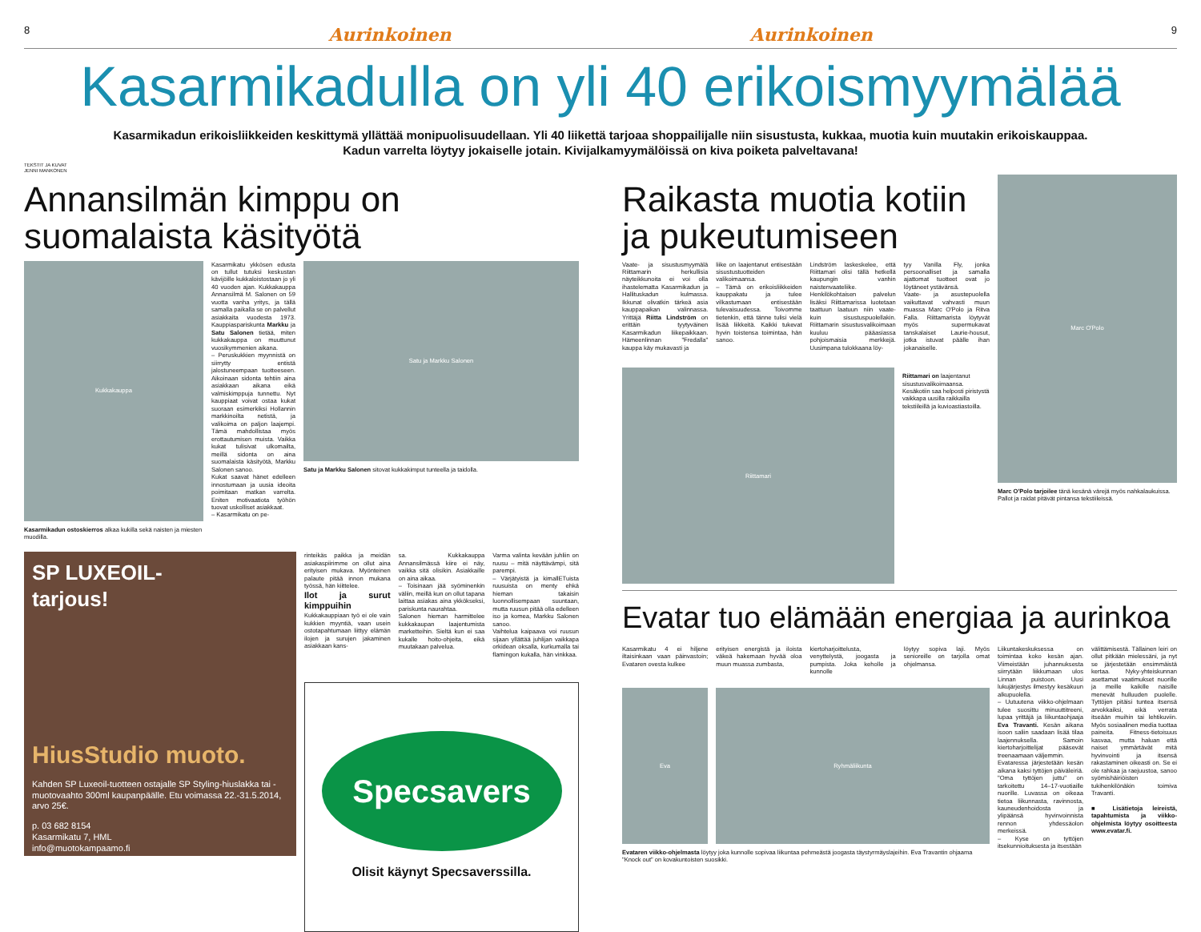8 Aurinkoinen Aurinkoinen 9
Kasarmikadulla on yli 40 erikoismyymälää
Kasarmikadun erikoisliikkeiden keskittymä yllättää monipuolisuudellaan. Yli 40 liikettä tarjoaa shoppailijalle niin sisustusta, kukkaa, muotia kuin muutakin erikoiskauppaa.
Kadun varrelta löytyy jokaiselle jotain. Kivijalkamyymälöissä on kiva poiketa palveltavana!
TEKSTIT JA KUVAT
JENNI MANKONEN
Annansilmän kimppu on suomalaista käsityötä
Kukkakauppa
Kasarmikadun ostoskierros alkaa kukilla sekä naisten ja miesten muodilla.
Kasarmikatu ykkösen edusta on tullut tutuksi keskustan kävijöille kukkaloistostaan jo yli 40 vuoden ajan. Kukkakauppa Annansilmä M. Salonen on 59 vuotta vanha yritys, ja tällä samalla paikalla se on palvellut asiakkaita vuodesta 1973. Kauppiaspariskunta Markku ja Satu Salonen tietää, miten kukkakauppa on muuttunut vuosikymmenien aikana.
– Peruskukkien myynnistä on siirrytty entistä jalostuneempaan tuotteeseen. Aikoinaan sidonta tehtiin aina asiakkaan aikana eikä valmiskimppuja tunnettu. Nyt kauppiaat voivat ostaa kukat suoraan esimerkiksi Hollannin markkinoilta netistä, ja valikoima on paljon laajempi. Tämä mahdollistaa myös erottautumisen muista. Vaikka kukat tulisivat ulkomailta, meillä sidonta on aina suomalaista käsityötä, Markku Salonen sanoo.
Kukat saavat hänet edelleen innostumaan ja uusia ideoita poimitaan matkan varrelta. Eniten motivaatiota työhön tuovat uskolliset asiakkaat.
– Kasarmikatu on pe-
Satu ja Markku Salonen
Satu ja Markku Salonen sitovat kukkakimput tunteella ja taidolla.
SP LUXEOIL-
tarjous!
HiusStudio muoto.
Kahden SP Luxeoil-tuotteen ostajalle SP Styling-hiuslakka tai -muotovaahto 300ml kaupanpäälle. Etu voimassa 22.-31.5.2014, arvo 25€.
p. 03 682 8154
Kasarmikatu 7, HML
info@muotokampaamo.fi
rinteikäs paikka ja meidän asiakaspiirimme on ollut aina erityisen mukava. Myönteinen palaute pitää innon mukana työssä, hän kiittelee.
Ilot ja surut kimppuihin
Kukkakauppiaan työ ei ole vain kukkien myyntiä, vaan usein ostotapahtumaan liittyy elämän ilojen ja surujen jakaminen asiakkaan kans-
sa. Kukkakauppa Annansilmässä kiire ei näy, vaikka sitä olisikin. Asiakkaille on aina aikaa.
– Toisinaan jää syöminenkin väliin, meillä kun on ollut tapana laittaa asiakas aina ykkökseksi, pariskunta naurahtaa.
Salonen hieman harmittelee kukkakaupan laajentumista marketteihin. Sieltä kun ei saa kukalle hoito-ohjeita, eikä muutakaan palvelua.
Varma valinta kevään juhliin on ruusu – mitä näyttävämpi, sitä parempi.
– Värjätyistä ja kimallETuista ruusuista on menty ehkä hieman takaisin luonnollisempaan suuntaan, mutta ruusun pitää olla edelleen iso ja komea, Markku Salonen sanoo.
Vaihtelua kaipaava voi ruusun sijaan yllättää juhlijan vaikkapa orkidean oksalla, kurkumalla tai flamingon kukalla, hän vinkkaa.
Specsavers
Olisit käynyt Specsaverssilla.
Raikasta muotia kotiin ja pukeutumiseen
Vaate- ja sisustusmyymälä Riittamarin herkullisia näyteikkunoita ei voi olla ihastelematta Kasarmikadun ja Hallituskadun kulmassa. Ikkunat olivatkin tärkeä asia kauppapaikan valinnassa. Yrittäjä Riitta Lindström on erittäin tyytyväinen Kasarmikadun liikepaikkaan. Hämeenlinnan "Fredalla" kauppa käy mukavasti ja
liike on laajentanut entisestään sisustustuotteiden valikoimaansa.
– Tämä on erikoisliikkeiden kauppakatu ja tulee vilkastumaan entisestään tulevaisuudessa. Toivomme tietenkin, että tänne tulisi vielä lisää liikkeitä. Kaikki tukevat hyvin toistensa toimintaa, hän sanoo.
Lindström laskeskelee, että Riittamari olisi tällä hetkellä kaupungin vanhin naistenvaateliike. Henkilökohtaisen palvelun lisäksi Riittamarissa luotetaan taattuun laatuun niin vaate- kuin sisustuspuolellakin. Riittamarin sisustusvalikoimaan kuuluu pääasiassa pohjoismaisia merkkejä. Uusimpana tulokkaana löy-
tyy Vanilla Fly, jonka persoonalliset ja samalla ajattomat tuotteet ovat jo löytäneet ystävänsä.
Vaate- ja asustepuolella vaikuttavat vahvasti muun muassa Marc O'Polo ja Ritva Falla. Riittamarista löytyvät myös supermukavat tanskalaiset Laurie-housut, jotka istuvat päälle ihan jokanaiselle.
Riittamari
Riittamari on laajentanut sisustusvalikoimaansa. Kesäkotiin saa helposti piristystä vaikkapa uusilla raikkailla tekstiileillä ja kuvioastiastoilla.
Marc O'Polo
Marc O'Polo tarjoilee tänä kesänä värejä myös nahkalaukuissa. Pallot ja raidat pitävät pintansa tekstiileissä.
Evatar tuo elämään energiaa ja aurinkoa
Kasarmikatu 4 ei hiljene iltaisinkaan vaan päinvastoin; Evataren ovesta kulkee
erityisen energistä ja iloista väkeä hakemaan hyvää oloa muun muassa zumbasta,
kiertoharjoittelusta, venyttelystä, joogasta ja pumpista. Joka keholle ja kunnolle
löytyy sopiva laji. Myös senioreille on tarjolla omat ohjelmansa.
Eva Ryhmäliikunta
Evataren viikko-ohjelmasta löytyy joka kunnolle sopivaa liikuntaa pehmeästä joogasta täystyrmäyslajeihin. Eva Travantin ohjaama "Knock out" on kovakuntoisten suosikki.
Liikuntakeskuksessa on toimintaa koko kesän ajan. Viimeistään juhannuksesta siirrytään liikkumaan ulos Linnan puistoon. Uusi lukujärjestys ilmestyy kesäkuun alkupuolella.
– Uutuutena viikko-ohjelmaan tulee suosittu minuuttitreeni, lupaa yrittäjä ja liikuntaohjaaja Eva Travanti. Kesän aikana isoon saliin saadaan lisää tilaa laajennuksella. Samoin kiertoharjoittelijat pääsevät treenaamaan väljemmin.
Evataressa järjestetään kesän aikana kaksi tyttöjen päiväleiriä. "Oma tyttöjen juttu" on tarkoitettu 14–17-vuotiaille nuorille. Luvassa on oikeaa tietoa liikunnasta, ravinnosta, kauneudenhoidosta ja ylipäänsä hyvinvoinnista rennon yhdessäolon merkeissä.
– Kyse on tyttöjen itsekunnioituksesta ja itsestään
välittämisestä. Tällainen leiri on ollut pitkään mielessäni, ja nyt se järjestetään ensimmäistä kertaa. Nyky-yhteiskunnan asettamat vaatimukset nuorille ja meille kaikille naisille menevät hulluuden puolelle. Tyttöjen pitäisi tuntea itsensä arvokkaiksi, eikä verrata itseään muihin tai lehtikuviin. Myös sosiaalinen media tuottaa paineita. Fitness-tietoisuus kasvaa, mutta haluan että naiset ymmärtävät mitä hyvinvointi ja itsensä rakastaminen oikeasti on. Se ei ole rahkaa ja raejuustoa, sanoo syömishäiriöisten tukihenkilönäkin toimiva Travanti.
■ Lisätietoja leireistä, tapahtumista ja viikko-ohjelmista löytyy osoitteesta www.evatar.fi.